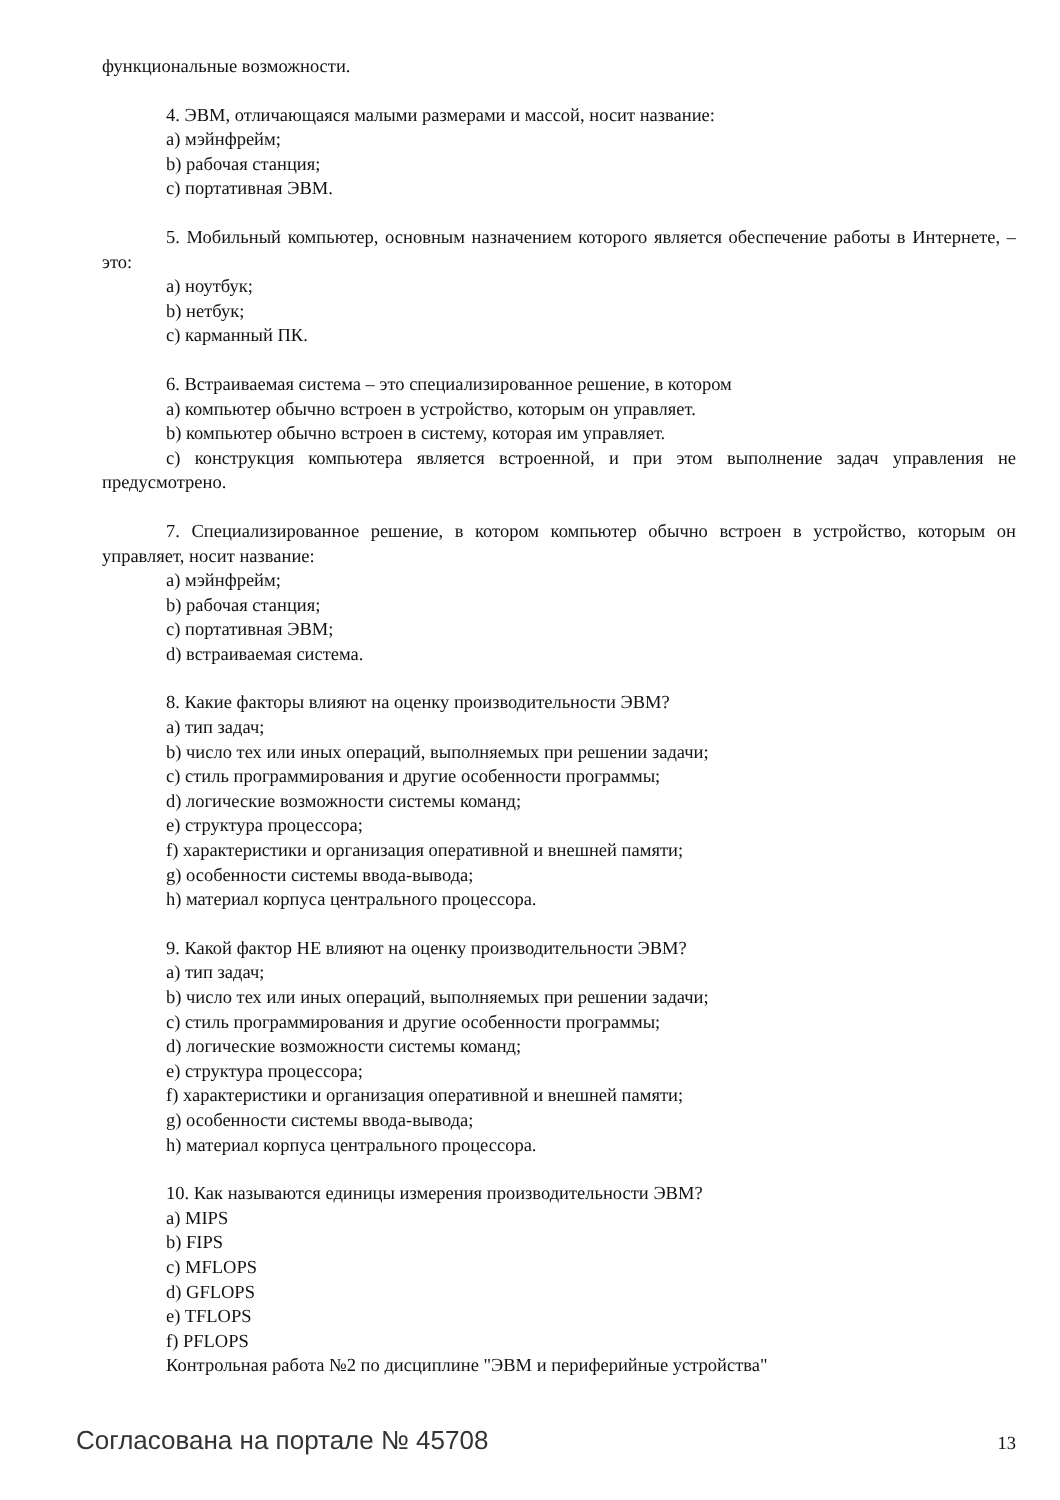функциональные возможности.
4. ЭВМ, отличающаяся малыми размерами и массой, носит название:
a) мэйнфрейм;
b) рабочая станция;
c) портативная ЭВМ.
5. Мобильный компьютер, основным назначением которого является обеспечение работы в Интернете, – это:
a) ноутбук;
b) нетбук;
c) карманный ПК.
6. Встраиваемая система – это специализированное решение, в котором
a) компьютер обычно встроен в устройство, которым он управляет.
b) компьютер обычно встроен в систему, которая им управляет.
c) конструкция компьютера является встроенной, и при этом выполнение задач управления не предусмотрено.
7. Специализированное решение, в котором компьютер обычно встроен в устройство, которым он управляет, носит название:
a) мэйнфрейм;
b) рабочая станция;
c) портативная ЭВМ;
d) встраиваемая система.
8. Какие факторы влияют на оценку производительности ЭВМ?
a) тип задач;
b) число тех или иных операций, выполняемых при решении задачи;
c) стиль программирования и другие особенности программы;
d) логические возможности системы команд;
e) структура процессора;
f) характеристики и организация оперативной и внешней памяти;
g) особенности системы ввода-вывода;
h) материал корпуса центрального процессора.
9. Какой фактор НЕ влияют на оценку производительности ЭВМ?
a) тип задач;
b) число тех или иных операций, выполняемых при решении задачи;
c) стиль программирования и другие особенности программы;
d) логические возможности системы команд;
e) структура процессора;
f) характеристики и организация оперативной и внешней памяти;
g) особенности системы ввода-вывода;
h) материал корпуса центрального процессора.
10. Как называются единицы измерения производительности ЭВМ?
a) MIPS
b) FIPS
c) MFLOPS
d) GFLOPS
e) TFLOPS
f) PFLOPS
Контрольная работа №2 по дисциплине "ЭВМ и периферийные устройства"
Согласована на портале № 45708 13